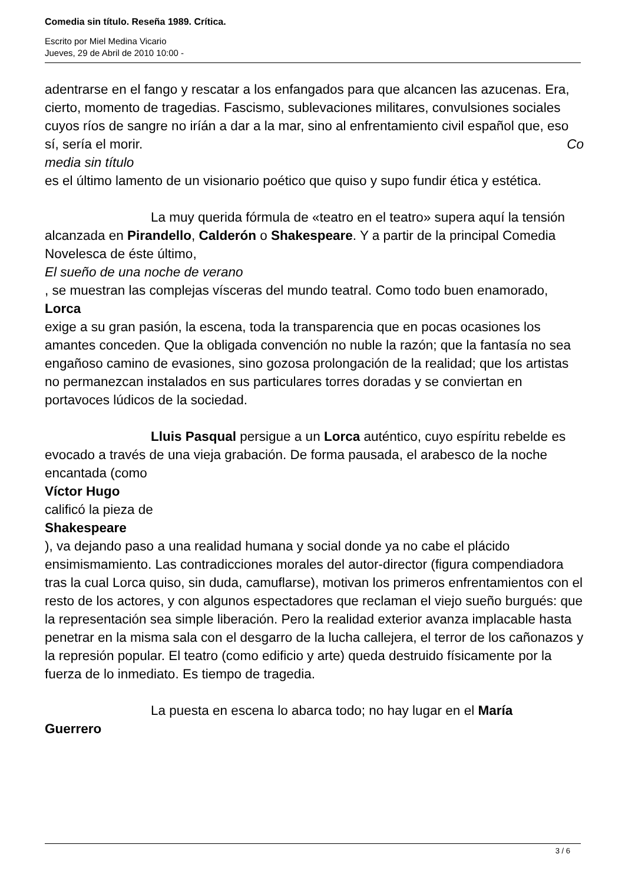Comedia sin título. Reseña 1989. Crítica.
Escrito por Miel Medina Vicario
Jueves, 29 de Abril de 2010 10:00 -
adentrarse en el fango y rescatar a los enfangados para que alcancen las azucenas. Era, cierto, momento de tragedias. Fascismo, sublevaciones militares, convulsiones sociales cuyos ríos de sangre no iríán a dar a la mar, sino al enfrentamiento civil español que, eso sí, sería el morir. Co
media sin título
es el último lamento de un visionario poético que quiso y supo fundir ética y estética.
La muy querida fórmula de «teatro en el teatro» supera aquí la tensión alcanzada en Pirandello, Calderón o Shakespeare. Y a partir de la principal Comedia Novelesca de éste último,
El sueño de una noche de verano
, se muestran las complejas vísceras del mundo teatral. Como todo buen enamorado,
Lorca
exige a su gran pasión, la escena, toda la transparencia que en pocas ocasiones los amantes conceden. Que la obligada convención no nuble la razón; que la fantasía no sea engañoso camino de evasiones, sino gozosa prolongación de la realidad; que los artistas no permanezcan instalados en sus particulares torres doradas y se conviertan en portavoces lúdicos de la sociedad.
Lluis Pasqual persigue a un Lorca auténtico, cuyo espíritu rebelde es evocado a través de una vieja grabación. De forma pausada, el arabesco de la noche encantada (como
Víctor Hugo
calificó la pieza de
Shakespeare
), va dejando paso a una realidad humana y social donde ya no cabe el plácido ensimismamiento. Las contradicciones morales del autor-director (figura compendiadora tras la cual Lorca quiso, sin duda, camuflarse), motivan los primeros enfrentamientos con el resto de los actores, y con algunos espectadores que reclaman el viejo sueño burgués: que la representación sea simple liberación. Pero la realidad exterior avanza implacable hasta penetrar en la misma sala con el desgarro de la lucha callejera, el terror de los cañonazos y la represión popular. El teatro (como edificio y arte) queda destruido físicamente por la fuerza de lo inmediato. Es tiempo de tragedia.
La puesta en escena lo abarca todo; no hay lugar en el María
Guerrero
3 / 6